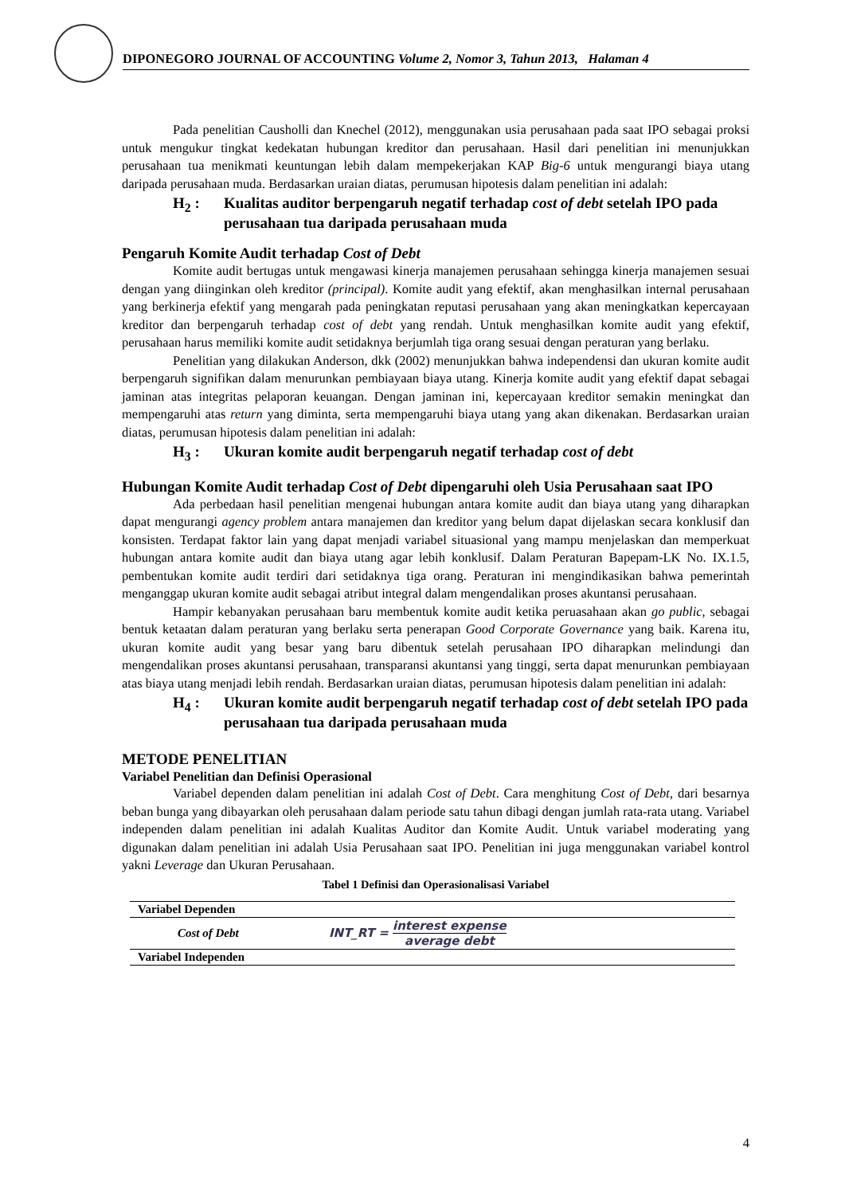DIPONEGORO JOURNAL OF ACCOUNTING Volume 2, Nomor 3, Tahun 2013, Halaman 4
Pada penelitian Causholli dan Knechel (2012), menggunakan usia perusahaan pada saat IPO sebagai proksi untuk mengukur tingkat kedekatan hubungan kreditor dan perusahaan. Hasil dari penelitian ini menunjukkan perusahaan tua menikmati keuntungan lebih dalam mempekerjakan KAP Big-6 untuk mengurangi biaya utang daripada perusahaan muda. Berdasarkan uraian diatas, perumusan hipotesis dalam penelitian ini adalah:
H<sub>2</sub> : Kualitas auditor berpengaruh negatif terhadap cost of debt setelah IPO pada perusahaan tua daripada perusahaan muda
Pengaruh Komite Audit terhadap Cost of Debt
Komite audit bertugas untuk mengawasi kinerja manajemen perusahaan sehingga kinerja manajemen sesuai dengan yang diinginkan oleh kreditor (principal). Komite audit yang efektif, akan menghasilkan internal perusahaan yang berkinerja efektif yang mengarah pada peningkatan reputasi perusahaan yang akan meningkatkan kepercayaan kreditor dan berpengaruh terhadap cost of debt yang rendah. Untuk menghasilkan komite audit yang efektif, perusahaan harus memiliki komite audit setidaknya berjumlah tiga orang sesuai dengan peraturan yang berlaku.
Penelitian yang dilakukan Anderson, dkk (2002) menunjukkan bahwa independensi dan ukuran komite audit berpengaruh signifikan dalam menurunkan pembiayaan biaya utang. Kinerja komite audit yang efektif dapat sebagai jaminan atas integritas pelaporan keuangan. Dengan jaminan ini, kepercayaan kreditor semakin meningkat dan mempengaruhi atas return yang diminta, serta mempengaruhi biaya utang yang akan dikenakan. Berdasarkan uraian diatas, perumusan hipotesis dalam penelitian ini adalah:
H<sub>3</sub> : Ukuran komite audit berpengaruh negatif terhadap cost of debt
Hubungan Komite Audit terhadap Cost of Debt dipengaruhi oleh Usia Perusahaan saat IPO
Ada perbedaan hasil penelitian mengenai hubungan antara komite audit dan biaya utang yang diharapkan dapat mengurangi agency problem antara manajemen dan kreditor yang belum dapat dijelaskan secara konklusif dan konsisten. Terdapat faktor lain yang dapat menjadi variabel situasional yang mampu menjelaskan dan memperkuat hubungan antara komite audit dan biaya utang agar lebih konklusif. Dalam Peraturan Bapepam-LK No. IX.1.5, pembentukan komite audit terdiri dari setidaknya tiga orang. Peraturan ini mengindikasikan bahwa pemerintah menganggap ukuran komite audit sebagai atribut integral dalam mengendalikan proses akuntansi perusahaan.
Hampir kebanyakan perusahaan baru membentuk komite audit ketika peruasahaan akan go public, sebagai bentuk ketaatan dalam peraturan yang berlaku serta penerapan Good Corporate Governance yang baik. Karena itu, ukuran komite audit yang besar yang baru dibentuk setelah perusahaan IPO diharapkan melindungi dan mengendalikan proses akuntansi perusahaan, transparansi akuntansi yang tinggi, serta dapat menurunkan pembiayaan atas biaya utang menjadi lebih rendah. Berdasarkan uraian diatas, perumusan hipotesis dalam penelitian ini adalah:
H<sub>4</sub> : Ukuran komite audit berpengaruh negatif terhadap cost of debt setelah IPO pada perusahaan tua daripada perusahaan muda
METODE PENELITIAN
Variabel Penelitian dan Definisi Operasional
Variabel dependen dalam penelitian ini adalah Cost of Debt. Cara menghitung Cost of Debt, dari besarnya beban bunga yang dibayarkan oleh perusahaan dalam periode satu tahun dibagi dengan jumlah rata-rata utang. Variabel independen dalam penelitian ini adalah Kualitas Auditor dan Komite Audit. Untuk variabel moderating yang digunakan dalam penelitian ini adalah Usia Perusahaan saat IPO. Penelitian ini juga menggunakan variabel kontrol yakni Leverage dan Ukuran Perusahaan.
Tabel 1 Definisi dan Operasionalisasi Variabel
| Variabel Dependen | |
| --- | --- |
| Cost of Debt | INT_RT = interest expense average debt |
| Variabel Independen | |
4